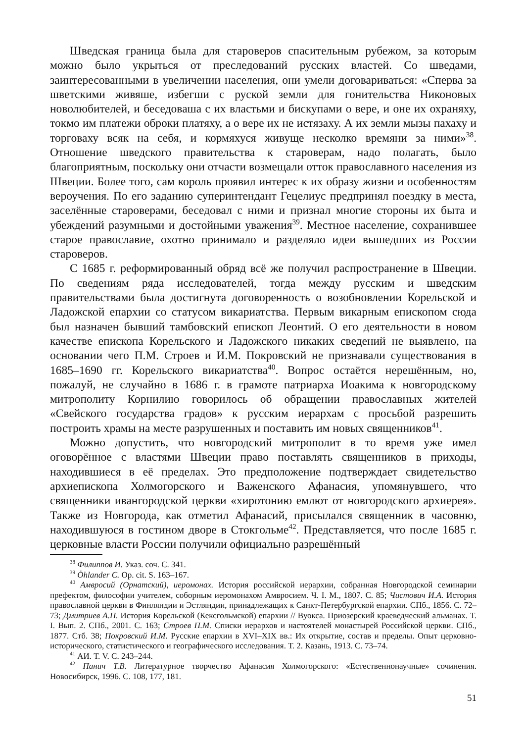Шведская граница была для староверов спасительным рубежом, за которым можно было укрыться от преследований русских властей. Со шведами, заинтересованными в увеличении населения, они умели договариваться: «Сперва за шветскими живяше, избегши с руской земли для гонительства Никоновых новолюбителей, и беседоваша с их властьми и бискупами о вере, и оне их охраняху, токмо им платежи оброки платяху, а о вере их не истязаху. А их земли мызы пахаху и торговаху всяк на себя, и кормяхуся живуще несколко времяни за ними»<sup>38</sup>. Отношение шведского правительства к староверам, надо полагать, было благоприятным, поскольку они отчасти возмещали отток православного населения из Швеции. Более того, сам король проявил интерес к их образу жизни и особенностям вероучения. По его заданию суперинтендант Гецелиус предпринял поездку в места, заселённые староверами, беседовал с ними и признал многие стороны их быта и убеждений разумными и достойными уважения<sup>39</sup>. Местное население, сохранившее старое православие, охотно принимало и разделяло идеи вышедших из России староверов.
С 1685 г. реформированный обряд всё же получил распространение в Швеции. По сведениям ряда исследователей, тогда между русским и шведским правительствами была достигнута договоренность о возобновлении Корельской и Ладожской епархии со статусом викариатства. Первым викарным епископом сюда был назначен бывший тамбовский епископ Леонтий. О его деятельности в новом качестве епископа Корельского и Ладожского никаких сведений не выявлено, на основании чего П.М. Строев и И.М. Покровский не признавали существования в 1685–1690 гг. Корельского викариатства<sup>40</sup>. Вопрос остаётся нерешённым, но, пожалуй, не случайно в 1686 г. в грамоте патриарха Иоакима к новгородскому митрополиту Корнилию говорилось об обращении православных жителей «Свейского государства градов» к русским иерархам с просьбой разрешить построить храмы на месте разрушенных и поставить им новых священников<sup>41</sup>.
Можно допустить, что новгородский митрополит в то время уже имел оговорённое с властями Швеции право поставлять священников в приходы, находившиеся в её пределах. Это предположение подтверждает свидетельство архиепископа Холмогорского и Важенского Афанасия, упомянувшего, что священники ивангородской церкви «хиротонию емлют от новгородского архиерея». Также из Новгорода, как отметил Афанасий, присылался священник в часовню, находившуюся в гостином дворе в Стокгольме<sup>42</sup>. Представляется, что после 1685 г. церковные власти России получили официально разрешённый
<sup>38</sup> Филиппов И. Указ. соч. С. 341.
<sup>39</sup> Öhlander C. Op. cit. S. 163–167.
<sup>40</sup> Амвросий (Орнатский), иеромонах. История российской иерархии, собранная Новгородской семинарии префектом, философии учителем, соборным иеромонахом Амвросием. Ч. I. М., 1807. С. 85; Чистович И.А. История православной церкви в Финляндии и Эстляндии, принадлежащих к Санкт-Петербургской епархии. СПб., 1856. С. 72–73; Дмитриев А.П. История Корельской (Кексгольмской) епархии // Вуокса. Приозерский краеведческий альманах. Т. I. Вып. 2. СПб., 2001. С. 163; Строев П.М. Списки иерархов и настоятелей монастырей Российской церкви. СПб., 1877. Стб. 38; Покровский И.М. Русские епархии в XVI–XIX вв.: Их открытие, состав и пределы. Опыт церковно-исторического, статистического и географического исследования. Т. 2. Казань, 1913. С. 73–74.
<sup>41</sup> АИ. Т. V. С. 243–244.
<sup>42</sup> Панич Т.В. Литературное творчество Афанасия Холмогорского: «Естественнонаучные» сочинения. Новосибирск, 1996. С. 108, 177, 181.
51